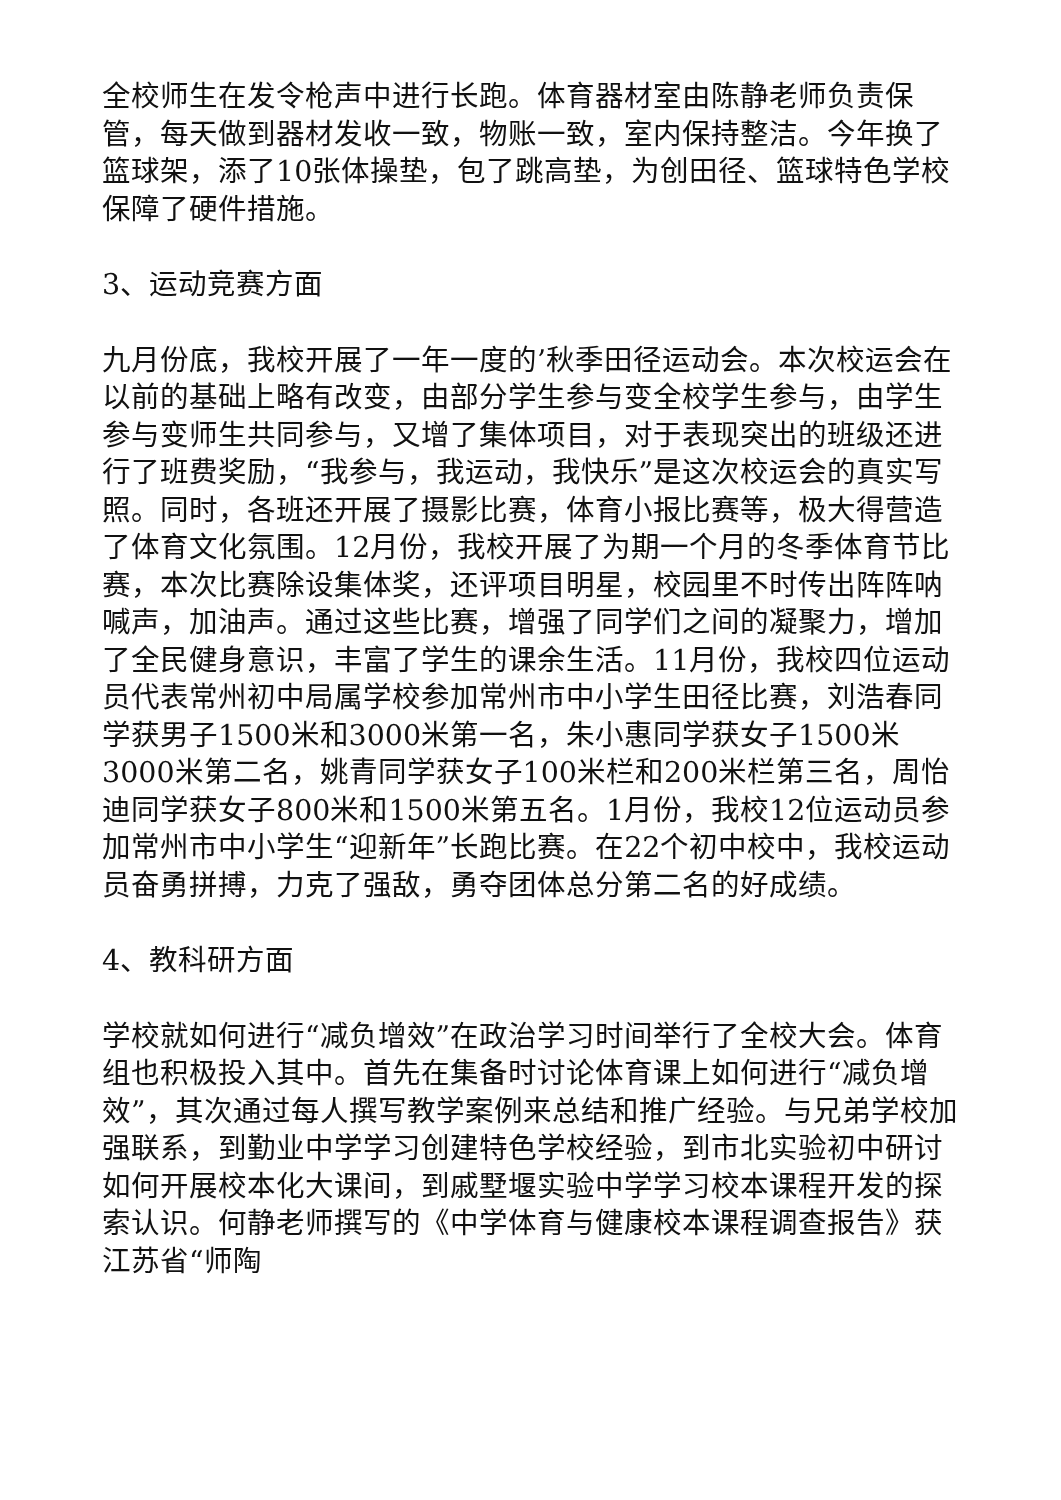全校师生在发令枪声中进行长跑。体育器材室由陈静老师负责保管，每天做到器材发收一致，物账一致，室内保持整洁。今年换了篮球架，添了10张体操垫，包了跳高垫，为创田径、篮球特色学校保障了硬件措施。
3、运动竞赛方面
九月份底，我校开展了一年一度的’秋季田径运动会。本次校运会在以前的基础上略有改变，由部分学生参与变全校学生参与，由学生参与变师生共同参与，又增了集体项目，对于表现突出的班级还进行了班费奖励，“我参与，我运动，我快乐”是这次校运会的真实写照。同时，各班还开展了摄影比赛，体育小报比赛等，极大得营造了体育文化氛围。12月份，我校开展了为期一个月的冬季体育节比赛，本次比赛除设集体奖，还评项目明星，校园里不时传出阵阵呐喊声，加油声。通过这些比赛，增强了同学们之间的凝聚力，增加了全民健身意识，丰富了学生的课余生活。11月份，我校四位运动员代表常州初中局属学校参加常州市中小学生田径比赛，刘浩春同学获男子1500米和3000米第一名，朱小惠同学获女子1500米3000米第二名，姚青同学获女子100米栏和200米栏第三名，周怡迪同学获女子800米和1500米第五名。1月份，我校12位运动员参加常州市中小学生“迎新年”长跑比赛。在22个初中校中，我校运动员奋勇拼搏，力克了强敌，勇夺团体总分第二名的好成绩。
4、教科研方面
学校就如何进行“减负增效”在政治学习时间举行了全校大会。体育组也积极投入其中。首先在集备时讨论体育课上如何进行“减负增效”，其次通过每人撰写教学案例来总结和推广经验。与兄弟学校加强联系，到勤业中学学习创建特色学校经验，到市北实验初中研讨如何开展校本化大课间，到戚墅堰实验中学学习校本课程开发的探索认识。何静老师撰写的《中学体育与健康校本课程调查报告》获江苏省“师陶